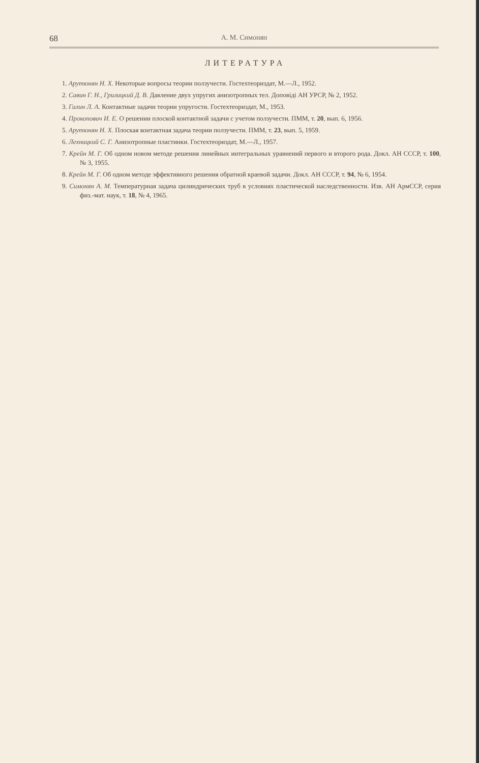68 А. М. Симонян
ЛИТЕРАТУРА
1. Арутюнян Н. Х. Некоторые вопросы теории ползучести. Гостехтеориздат, М.—Л., 1952.
2. Савин Г. Н., Грилицкий Д. В. Давление двух упругих анизотропных тел. Доповіді АН УРСР, № 2, 1952.
3. Галин Л. А. Контактные задачи теории упругости. Гостехтеориздат, М., 1953.
4. Прокопович И. Е. О решении плоской контактной задачи с учетом ползучести. ПММ, т. 20, вып. 6, 1956.
5. Арутюнян Н. Х. Плоская контактная задача теории ползучести. ПММ, т. 23, вып. 5, 1959.
6. Лехницкий С. Г. Анизотропные пластинки. Гостехтеориздат, М.—Л., 1957.
7. Крейн М. Г. Об одном новом методе решения линейных интегральных уравнений первого и второго рода. Докл. АН СССР, т. 100, № 3, 1955.
8. Крейн М. Г. Об одном методе эффективного решения обратной краевой задачи. Докл. АН СССР, т. 94, № 6, 1954.
9. Симонян А. М. Температурная задача цилиндрических труб в условиях пластической наследственности. Изв. АН АрмССР, серия физ.-мат. наук, т. 18, № 4, 1965.